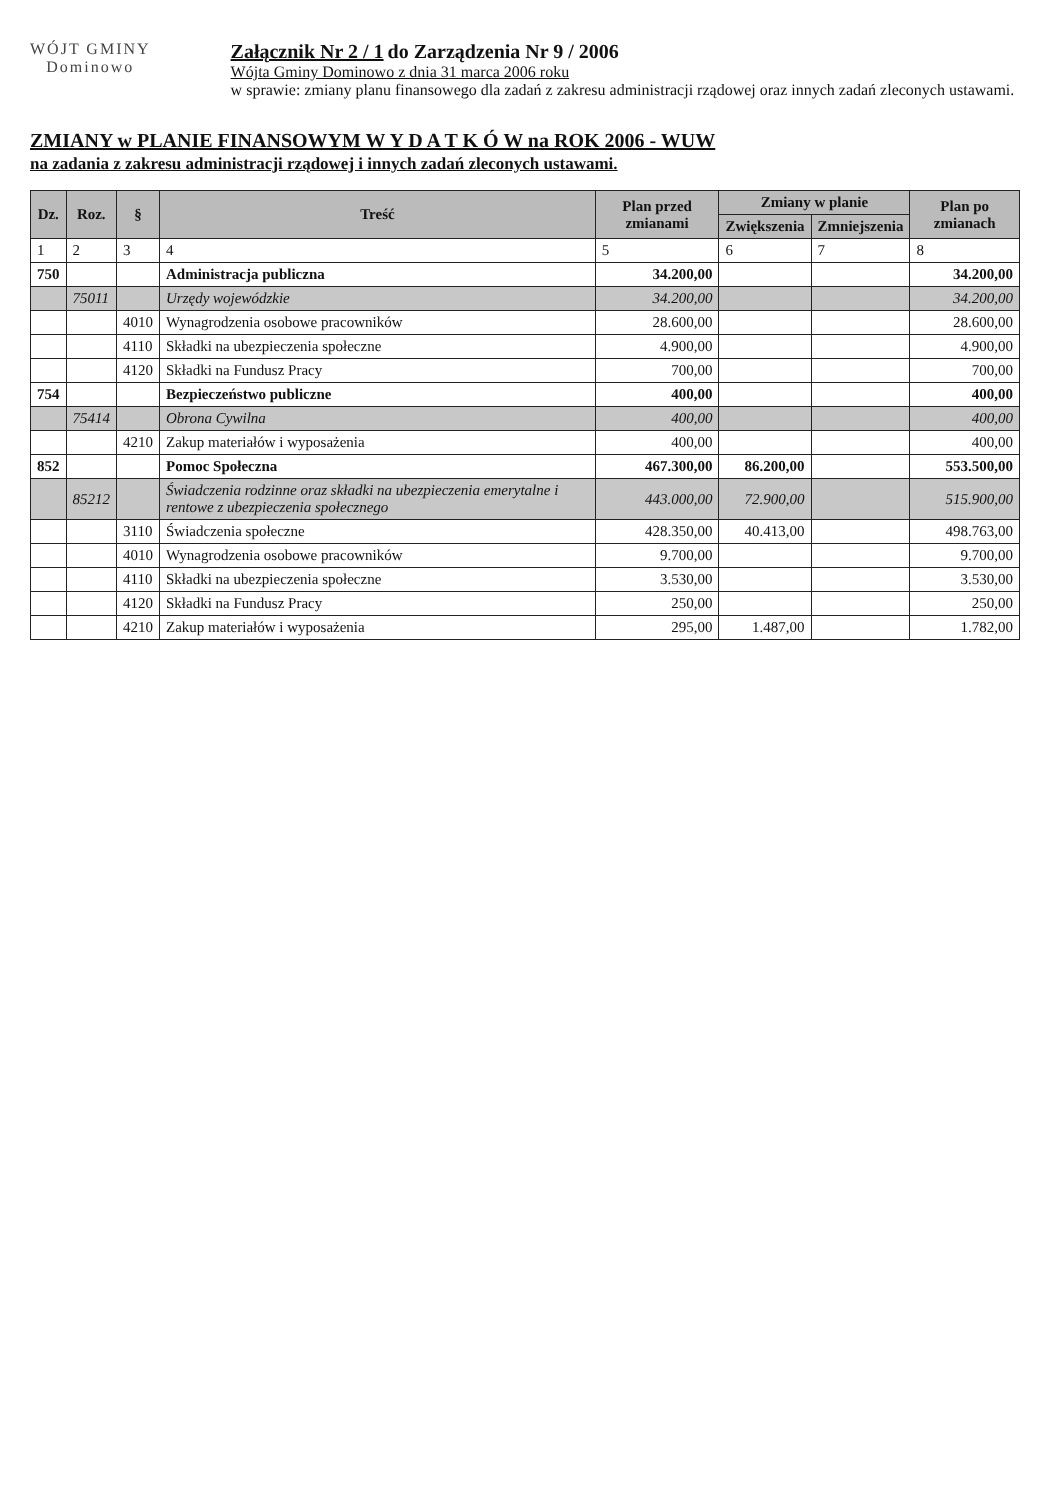WÓJT GMINY
Dominowo
Załącznik Nr 2 / 1 do Zarządzenia Nr 9 / 2006
Wójta Gminy Dominowo z dnia 31 marca 2006 roku
w sprawie: zmiany planu finansowego dla zadań z zakresu administracji rządowej oraz innych zadań zleconych ustawami.
ZMIANY w PLANIE FINANSOWYM W Y D A T K Ó W na ROK 2006 - WUW
na zadania z zakresu administracji rządowej i innych zadań zleconych ustawami.
| Dz. | Roz. | § | Treść | Plan przed zmianami | Zmiany w planie | | Plan po zmianach |
| --- | --- | --- | --- | --- | --- | --- | --- |
| | | | | | Zwiększenia | Zmniejszenia | |
| 1 | 2 | 3 | 4 | 5 | 6 | 7 | 8 |
| 750 | | | Administracja publiczna | 34.200,00 | | | 34.200,00 |
| | 75011 | | Urzędy wojewódzkie | 34.200,00 | | | 34.200,00 |
| | | 4010 | Wynagrodzenia osobowe pracowników | 28.600,00 | | | 28.600,00 |
| | | 4110 | Składki na ubezpieczenia społeczne | 4.900,00 | | | 4.900,00 |
| | | 4120 | Składki na Fundusz Pracy | 700,00 | | | 700,00 |
| 754 | | | Bezpieczeństwo publiczne | 400,00 | | | 400,00 |
| | 75414 | | Obrona Cywilna | 400,00 | | | 400,00 |
| | | 4210 | Zakup materiałów i wyposażenia | 400,00 | | | 400,00 |
| 852 | | | Pomoc Społeczna | 467.300,00 | 86.200,00 | | 553.500,00 |
| | 85212 | | Świadczenia rodzinne oraz składki na ubezpieczenia emerytalne i rentowe z ubezpieczenia społecznego | 443.000,00 | 72.900,00 | | 515.900,00 |
| | | 3110 | Świadczenia społeczne | 428.350,00 | 40.413,00 | | 498.763,00 |
| | | 4010 | Wynagrodzenia osobowe pracowników | 9.700,00 | | | 9.700,00 |
| | | 4110 | Składki na ubezpieczenia społeczne | 3.530,00 | | | 3.530,00 |
| | | 4120 | Składki na Fundusz Pracy | 250,00 | | | 250,00 |
| | | 4210 | Zakup materiałów i wyposażenia | 295,00 | 1.487,00 | | 1.782,00 |